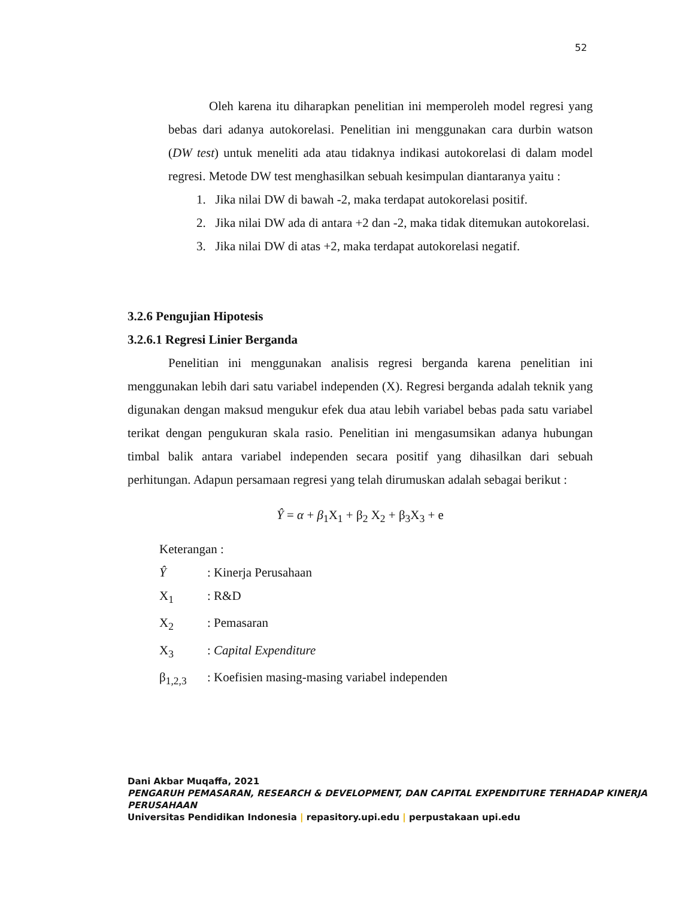52
Oleh karena itu diharapkan penelitian ini memperoleh model regresi yang bebas dari adanya autokorelasi. Penelitian ini menggunakan cara durbin watson (DW test) untuk meneliti ada atau tidaknya indikasi autokorelasi di dalam model regresi. Metode DW test menghasilkan sebuah kesimpulan diantaranya yaitu :
1. Jika nilai DW di bawah -2, maka terdapat autokorelasi positif.
2. Jika nilai DW ada di antara +2 dan -2, maka tidak ditemukan autokorelasi.
3. Jika nilai DW di atas +2, maka terdapat autokorelasi negatif.
3.2.6 Pengujian Hipotesis
3.2.6.1 Regresi Linier Berganda
Penelitian ini menggunakan analisis regresi berganda karena penelitian ini menggunakan lebih dari satu variabel independen (X). Regresi berganda adalah teknik yang digunakan dengan maksud mengukur efek dua atau lebih variabel bebas pada satu variabel terikat dengan pengukuran skala rasio. Penelitian ini mengasumsikan adanya hubungan timbal balik antara variabel independen secara positif yang dihasilkan dari sebuah perhitungan. Adapun persamaan regresi yang telah dirumuskan adalah sebagai berikut :
Ŷ = α + β<sub>1</sub>X<sub>1</sub> + β<sub>2</sub> X<sub>2</sub> + β<sub>3</sub>X<sub>3</sub> + e
Keterangan :
Ŷ: Kinerja Perusahaan
X<sub>1</sub>: R&D
X<sub>2</sub>: Pemasaran
X<sub>3</sub>: Capital Expenditure
β<sub>1,2,3</sub>: Koefisien masing-masing variabel independen
Dani Akbar Muqaffa, 2021
PENGARUH PEMASARAN, RESEARCH & DEVELOPMENT, DAN CAPITAL EXPENDITURE TERHADAP KINERJA PERUSAHAAN
Universitas Pendidikan Indonesia | repasitory.upi.edu | perpustakaan upi.edu